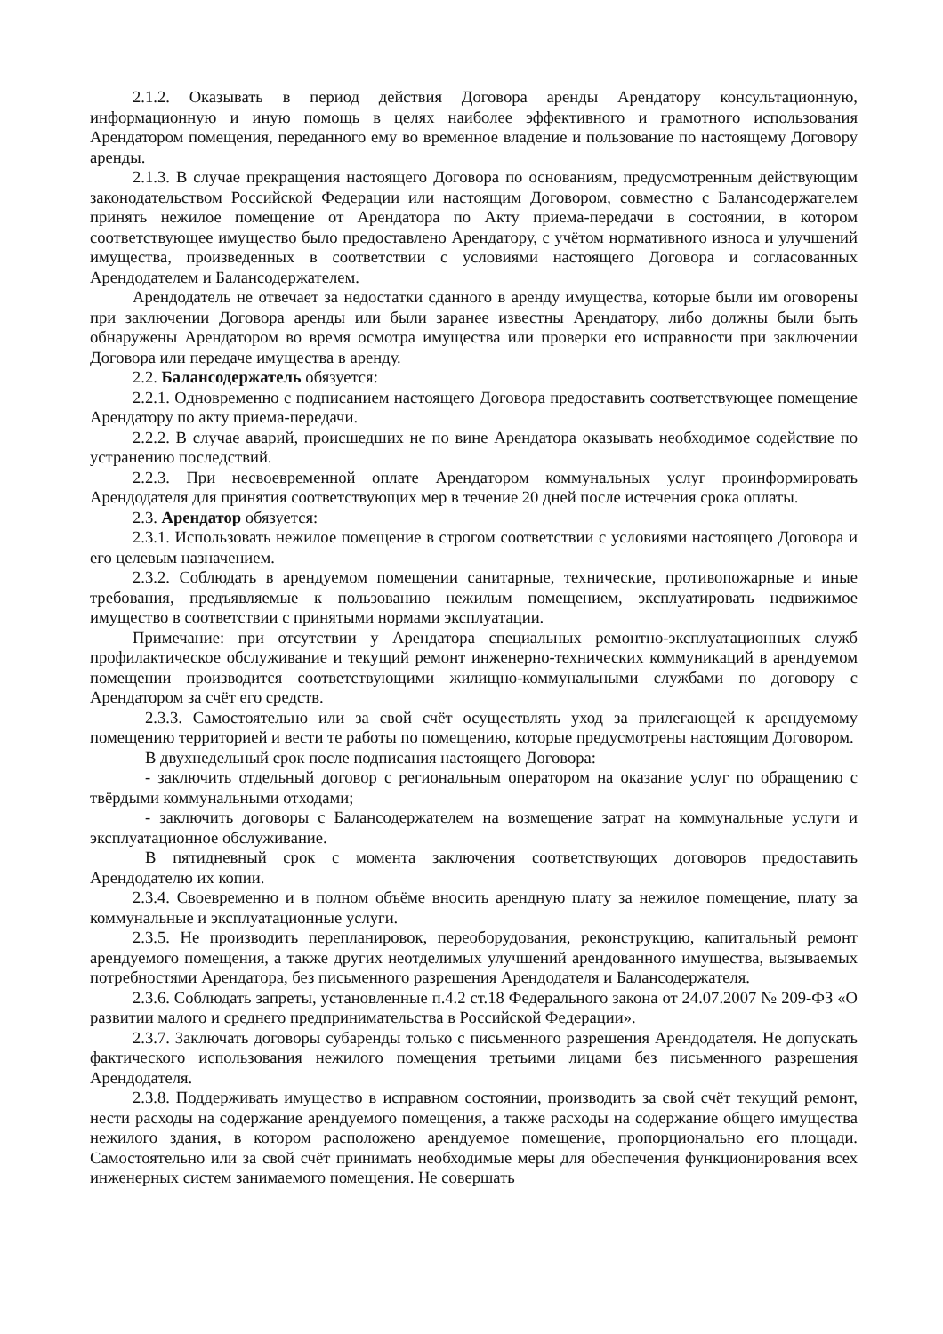2.1.2. Оказывать в период действия Договора аренды Арендатору консультационную, информационную и иную помощь в целях наиболее эффективного и грамотного использования Арендатором помещения, переданного ему во временное владение и пользование по настоящему Договору аренды.
2.1.3. В случае прекращения настоящего Договора по основаниям, предусмотренным действующим законодательством Российской Федерации или настоящим Договором, совместно с Балансодержателем принять нежилое помещение от Арендатора по Акту приема-передачи в состоянии, в котором соответствующее имущество было предоставлено Арендатору, с учётом нормативного износа и улучшений имущества, произведенных в соответствии с условиями настоящего Договора и согласованных Арендодателем и Балансодержателем.
Арендодатель не отвечает за недостатки сданного в аренду имущества, которые были им оговорены при заключении Договора аренды или были заранее известны Арендатору, либо должны были быть обнаружены Арендатором во время осмотра имущества или проверки его исправности при заключении Договора или передаче имущества в аренду.
2.2. Балансодержатель обязуется:
2.2.1. Одновременно с подписанием настоящего Договора предоставить соответствующее помещение Арендатору по акту приема-передачи.
2.2.2. В случае аварий, происшедших не по вине Арендатора оказывать необходимое содействие по устранению последствий.
2.2.3. При несвоевременной оплате Арендатором коммунальных услуг проинформировать Арендодателя для принятия соответствующих мер в течение 20 дней после истечения срока оплаты.
2.3. Арендатор обязуется:
2.3.1. Использовать нежилое помещение в строгом соответствии с условиями настоящего Договора и его целевым назначением.
2.3.2. Соблюдать в арендуемом помещении санитарные, технические, противопожарные и иные требования, предъявляемые к пользованию нежилым помещением, эксплуатировать недвижимое имущество в соответствии с принятыми нормами эксплуатации.
Примечание: при отсутствии у Арендатора специальных ремонтно-эксплуатационных служб профилактическое обслуживание и текущий ремонт инженерно-технических коммуникаций в арендуемом помещении производится соответствующими жилищно-коммунальными службами по договору с Арендатором за счёт его средств.
2.3.3. Самостоятельно или за свой счёт осуществлять уход за прилегающей к арендуемому помещению территорией и вести те работы по помещению, которые предусмотрены настоящим Договором.
В двухнедельный срок после подписания настоящего Договора:
- заключить отдельный договор с региональным оператором на оказание услуг по обращению с твёрдыми коммунальными отходами;
- заключить договоры с Балансодержателем на возмещение затрат на коммунальные услуги и эксплуатационное обслуживание.
В пятидневный срок с момента заключения соответствующих договоров предоставить Арендодателю их копии.
2.3.4. Своевременно и в полном объёме вносить арендную плату за нежилое помещение, плату за коммунальные и эксплуатационные услуги.
2.3.5. Не производить перепланировок, переоборудования, реконструкцию, капитальный ремонт арендуемого помещения, а также других неотделимых улучшений арендованного имущества, вызываемых потребностями Арендатора, без письменного разрешения Арендодателя и Балансодержателя.
2.3.6. Соблюдать запреты, установленные п.4.2 ст.18 Федерального закона от 24.07.2007 № 209-ФЗ «О развитии малого и среднего предпринимательства в Российской Федерации».
2.3.7. Заключать договоры субаренды только с письменного разрешения Арендодателя. Не допускать фактического использования нежилого помещения третьими лицами без письменного разрешения Арендодателя.
2.3.8. Поддерживать имущество в исправном состоянии, производить за свой счёт текущий ремонт, нести расходы на содержание арендуемого помещения, а также расходы на содержание общего имущества нежилого здания, в котором расположено арендуемое помещение, пропорционально его площади. Самостоятельно или за свой счёт принимать необходимые меры для обеспечения функционирования всех инженерных систем занимаемого помещения. Не совершать